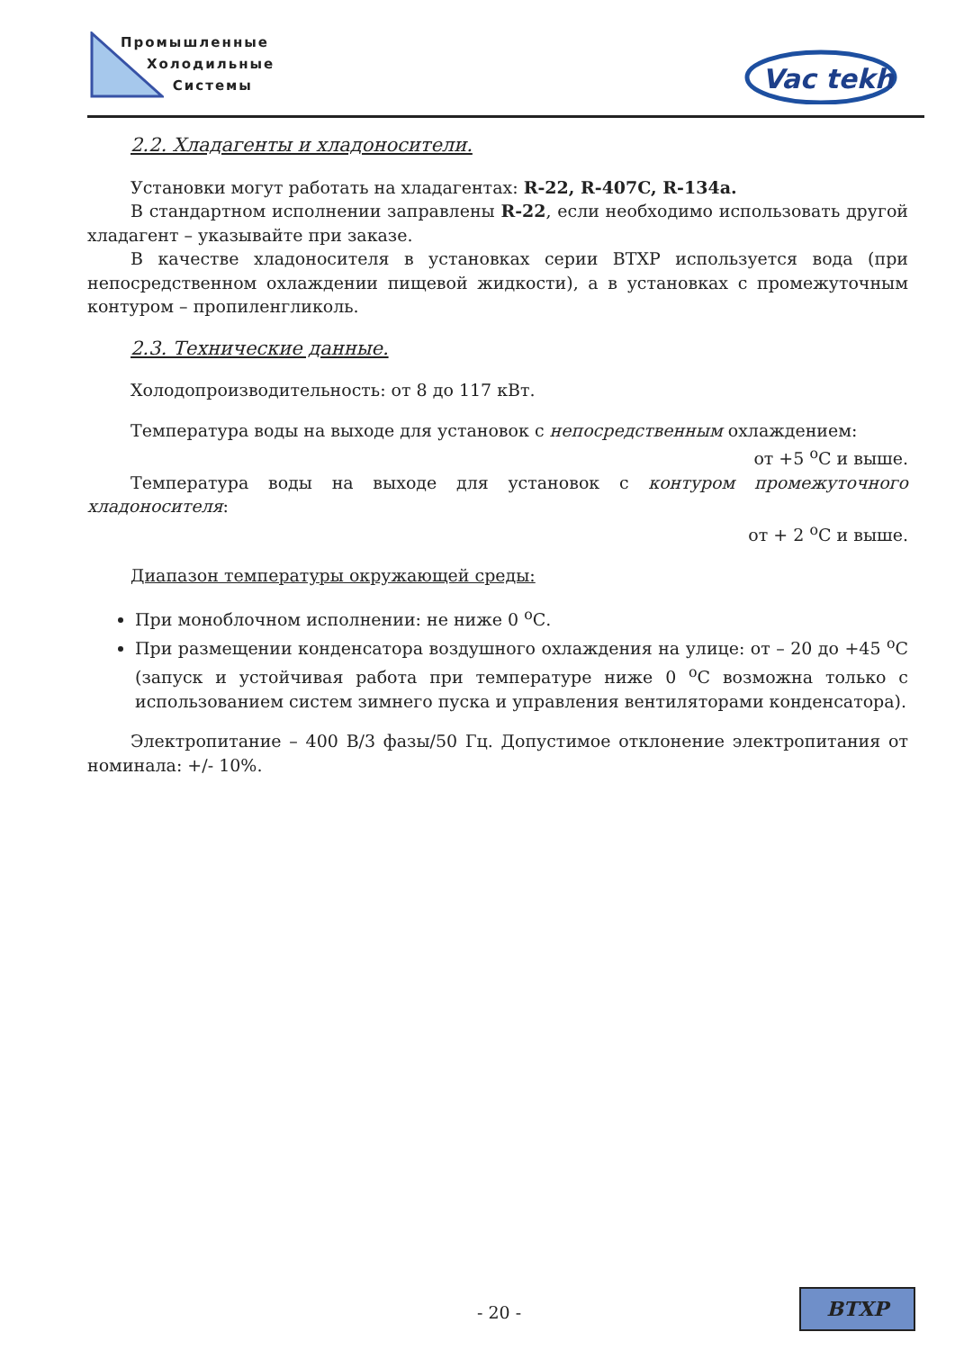Промышленные
Холодильные
Системы
Vac tekh
2.2. Хладагенты и хладоносители.
Установки могут работать на хладагентах: R-22, R-407C, R-134a.
В стандартном исполнении заправлены R-22, если необходимо использовать другой хладагент – указывайте при заказе.
В качестве хладоносителя в установках серии ВТХР используется вода (при непосредственном охлаждении пищевой жидкости), а в установках с промежуточным контуром – пропиленгликоль.
2.3. Технические данные.
Холодопроизводительность: от 8 до 117 кВт.
Температура воды на выходе для установок с непосредственным охлаждением:
от +5 <sup>о</sup>С и выше.
Температура воды на выходе для установок с контуром промежуточного хладоносителя:
от + 2 <sup>о</sup>С и выше.
Диапазон температуры окружающей среды:
При моноблочном исполнении: не ниже 0 <sup>о</sup>С.
При размещении конденсатора воздушного охлаждения на улице: от – 20 до +45 <sup>о</sup>С (запуск и устойчивая работа при температуре ниже 0 <sup>о</sup>С возможна только с использованием систем зимнего пуска и управления вентиляторами конденсатора).
Электропитание – 400 В/3 фазы/50 Гц. Допустимое отклонение электропитания от номинала: +/- 10%.
- 20 -
ВТХР